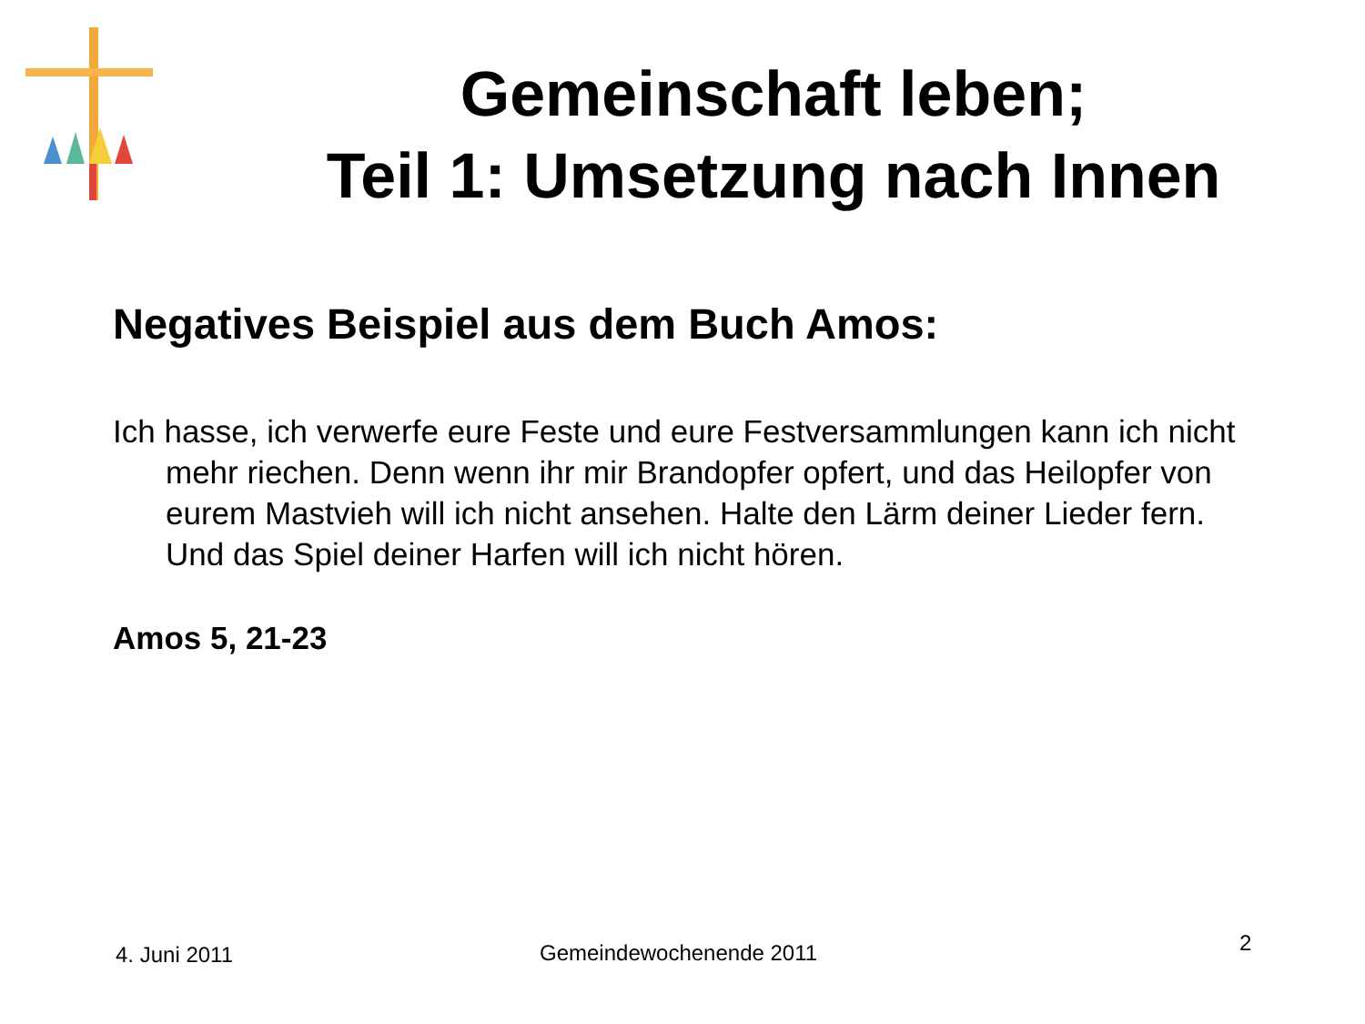Gemeinschaft leben;
Teil 1: Umsetzung nach Innen
Negatives Beispiel aus dem Buch Amos:
Ich hasse, ich verwerfe eure Feste und eure Festversammlungen kann ich nicht mehr riechen. Denn wenn ihr mir Brandopfer opfert, und das Heilopfer von eurem Mastvieh will ich nicht ansehen. Halte den Lärm deiner Lieder fern. Und das Spiel deiner Harfen will ich nicht hören.
Amos 5, 21-23
4. Juni 2011 Gemeindewochenende 2011 2